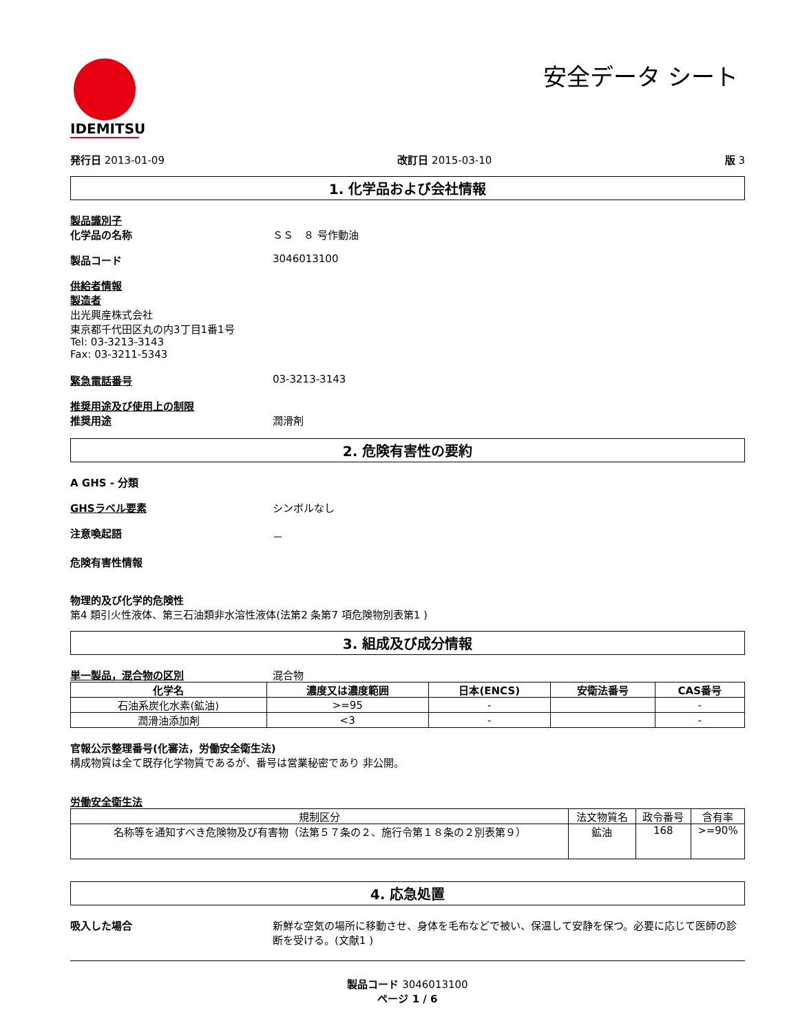IDEMITSU
安全データ シート
発行日 2013-01-09 改訂日 2015-03-10 版 3
1. 化学品および会社情報
製品識別子
化学品の名称 ＳＳ　８ 号作動油
製品コード 3046013100
供給者情報
製造者
出光興産株式会社
東京都千代田区丸の内3丁目1番1号
Tel: 03-3213-3143
Fax: 03-3211-5343
緊急電話番号 03-3213-3143
推奨用途及び使用上の制限
推奨用途 潤滑剤
2. 危険有害性の要約
A GHS - 分類
GHSラベル要素 シンボルなし
注意喚起語 －
危険有害性情報
物理的及び化学的危険性
第4 類引火性液体、第三石油類非水溶性液体(法第2 条第7 項危険物別表第1 )
3. 組成及び成分情報
単一製品，混合物の区別 混合物
| 化学名 | 濃度又は濃度範囲 | 日本(ENCS) | 安衛法番号 | CAS番号 |
| --- | --- | --- | --- | --- |
| 石油系炭化水素(鉱油) | >=95 | - | | - |
| 潤滑油添加剤 | <3 | - | | - |
官報公示整理番号(化審法，労働安全衛生法)
構成物質は全て既存化学物質であるが、番号は営業秘密であり 非公開。
労働安全衛生法
| 規制区分 | 法文物質名 | 政令番号 | 含有率 |
| 名称等を通知すべき危険物及び有害物（法第５７条の２、施行令第１８条の２別表第９） | 鉱油 | 168 | >=90% |
4. 応急処置
吸入した場合 新鮮な空気の場所に移動させ、身体を毛布などで被い、保温して安静を保つ。必要に応じて医師の診断を受ける。(文献1 )
製品コード 3046013100
ページ 1 / 6